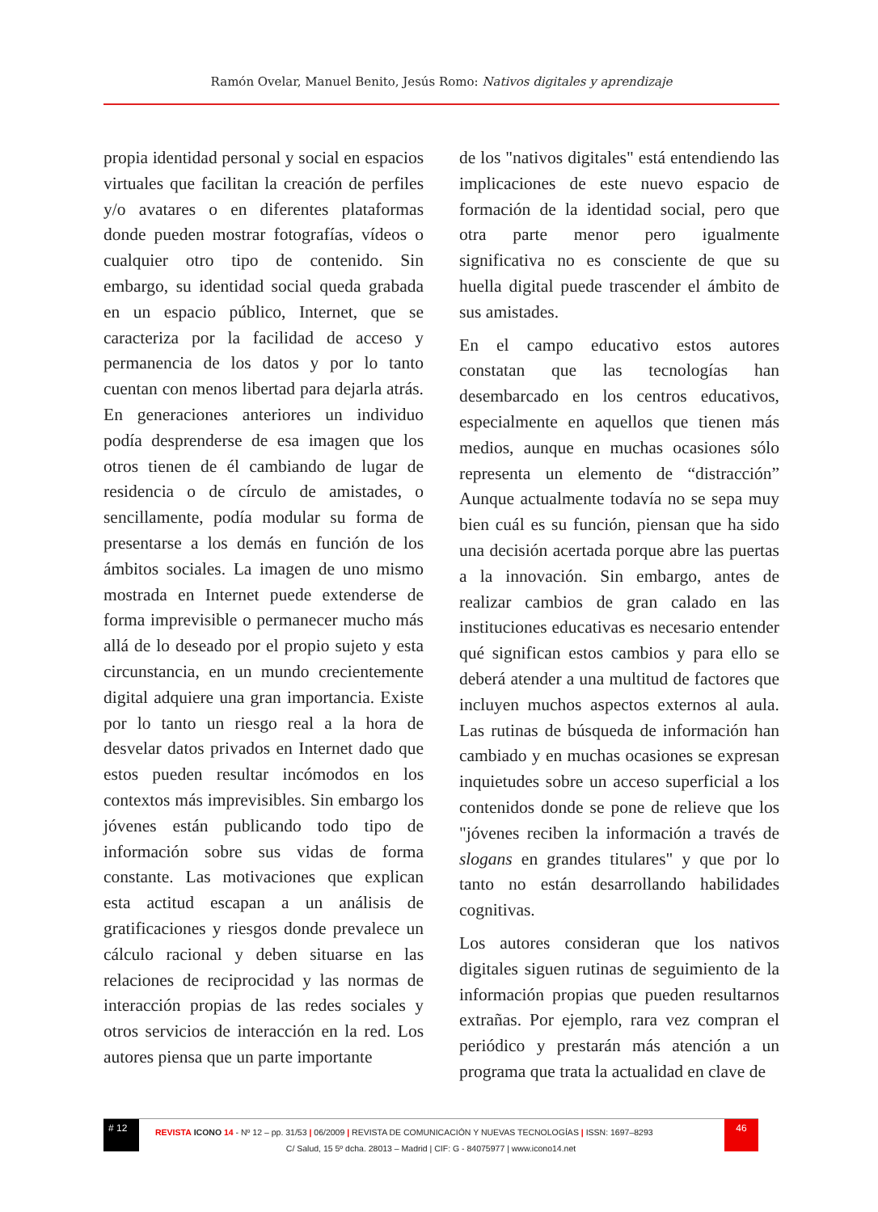Ramón Ovelar, Manuel Benito, Jesús Romo: Nativos digitales y aprendizaje
propia identidad personal y social en espacios virtuales que facilitan la creación de perfiles y/o avatares o en diferentes plataformas donde pueden mostrar fotografías, vídeos o cualquier otro tipo de contenido. Sin embargo, su identidad social queda grabada en un espacio público, Internet, que se caracteriza por la facilidad de acceso y permanencia de los datos y por lo tanto cuentan con menos libertad para dejarla atrás. En generaciones anteriores un individuo podía desprenderse de esa imagen que los otros tienen de él cambiando de lugar de residencia o de círculo de amistades, o sencillamente, podía modular su forma de presentarse a los demás en función de los ámbitos sociales. La imagen de uno mismo mostrada en Internet puede extenderse de forma imprevisible o permanecer mucho más allá de lo deseado por el propio sujeto y esta circunstancia, en un mundo crecientemente digital adquiere una gran importancia. Existe por lo tanto un riesgo real a la hora de desvelar datos privados en Internet dado que estos pueden resultar incómodos en los contextos más imprevisibles. Sin embargo los jóvenes están publicando todo tipo de información sobre sus vidas de forma constante. Las motivaciones que explican esta actitud escapan a un análisis de gratificaciones y riesgos donde prevalece un cálculo racional y deben situarse en las relaciones de reciprocidad y las normas de interacción propias de las redes sociales y otros servicios de interacción en la red. Los autores piensa que un parte importante
de los "nativos digitales" está entendiendo las implicaciones de este nuevo espacio de formación de la identidad social, pero que otra parte menor pero igualmente significativa no es consciente de que su huella digital puede trascender el ámbito de sus amistades.
En el campo educativo estos autores constatan que las tecnologías han desembarcado en los centros educativos, especialmente en aquellos que tienen más medios, aunque en muchas ocasiones sólo representa un elemento de “distracción” Aunque actualmente todavía no se sepa muy bien cuál es su función, piensan que ha sido una decisión acertada porque abre las puertas a la innovación. Sin embargo, antes de realizar cambios de gran calado en las instituciones educativas es necesario entender qué significan estos cambios y para ello se deberá atender a una multitud de factores que incluyen muchos aspectos externos al aula. Las rutinas de búsqueda de información han cambiado y en muchas ocasiones se expresan inquietudes sobre un acceso superficial a los contenidos donde se pone de relieve que los "jóvenes reciben la información a través de slogans en grandes titulares" y que por lo tanto no están desarrollando habilidades cognitivas.
Los autores consideran que los nativos digitales siguen rutinas de seguimiento de la información propias que pueden resultarnos extrañas. Por ejemplo, rara vez compran el periódico y prestarán más atención a un programa que trata la actualidad en clave de
# 12
REVISTA ICONO 14 - Nº 12 – pp. 31/53 | 06/2009 | REVISTA DE COMUNICACIÓN Y NUEVAS TECNOLOGÍAS | ISSN: 1697–8293
46
C/ Salud, 15 5º dcha. 28013 – Madrid | CIF: G - 84075977 | www.icono14.net